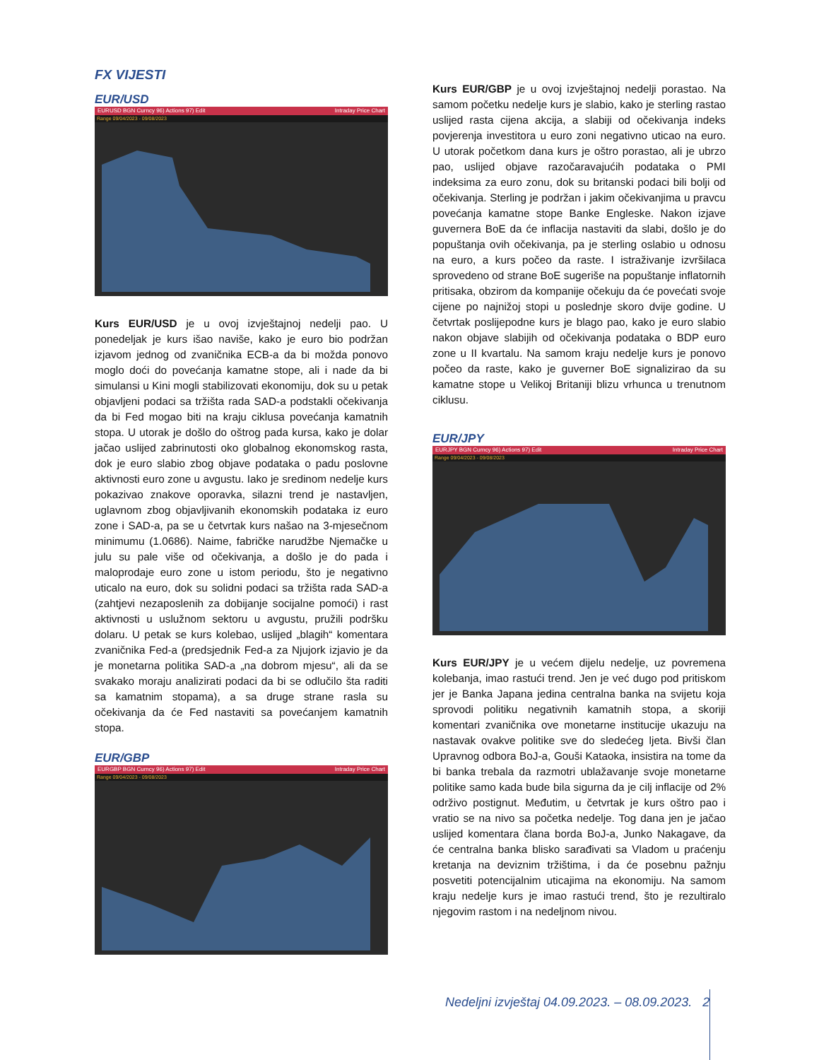FX VIJESTI
EUR/USD
EURUSD BGN Curncy 96) Actions 97) Edit Intraday Price Chart
Range 09/04/2023 - 09/08/2023
Kurs EUR/USD je u ovoj izvještajnoj nedelji pao. U ponedeljak je kurs išao naviše, kako je euro bio podržan izjavom jednog od zvaničnika ECB-a da bi možda ponovo moglo doći do povećanja kamatne stope, ali i nade da bi simulansi u Kini mogli stabilizovati ekonomiju, dok su u petak objavljeni podaci sa tržišta rada SAD-a podstakli očekivanja da bi Fed mogao biti na kraju ciklusa povećanja kamatnih stopa. U utorak je došlo do oštrog pada kursa, kako je dolar jačao uslijed zabrinutosti oko globalnog ekonomskog rasta, dok je euro slabio zbog objave podataka o padu poslovne aktivnosti euro zone u avgustu. Iako je sredinom nedelje kurs pokazivao znakove oporavka, silazni trend je nastavljen, uglavnom zbog objavljivanih ekonomskih podataka iz euro zone i SAD-a, pa se u četvrtak kurs našao na 3-mjesečnom minimumu (1.0686). Naime, fabričke narudžbe Njemačke u julu su pale više od očekivanja, a došlo je do pada i maloprodaje euro zone u istom periodu, što je negativno uticalo na euro, dok su solidni podaci sa tržišta rada SAD-a (zahtjevi nezaposlenih za dobijanje socijalne pomoći) i rast aktivnosti u uslužnom sektoru u avgustu, pružili podršku dolaru. U petak se kurs kolebao, uslijed „blagih“ komentara zvaničnika Fed-a (predsjednik Fed-a za Njujork izjavio je da je monetarna politika SAD-a „na dobrom mjesu“, ali da se svakako moraju analizirati podaci da bi se odlučilo šta raditi sa kamatnim stopama), a sa druge strane rasla su očekivanja da će Fed nastaviti sa povećanjem kamatnih stopa.
EUR/GBP
EURGBP BGN Curncy 96) Actions 97) Edit Intraday Price Chart
Range 09/04/2023 - 09/08/2023
Kurs EUR/GBP je u ovoj izvještajnoj nedelji porastao. Na samom početku nedelje kurs je slabio, kako je sterling rastao uslijed rasta cijena akcija, a slabiji od očekivanja indeks povjerenja investitora u euro zoni negativno uticao na euro. U utorak početkom dana kurs je oštro porastao, ali je ubrzo pao, uslijed objave razočaravajućih podataka o PMI indeksima za euro zonu, dok su britanski podaci bili bolji od očekivanja. Sterling je podržan i jakim očekivanjima u pravcu povećanja kamatne stope Banke Engleske. Nakon izjave guvernera BoE da će inflacija nastaviti da slabi, došlo je do popuštanja ovih očekivanja, pa je sterling oslabio u odnosu na euro, a kurs počeo da raste. I istraživanje izvršilaca sprovedeno od strane BoE sugeriše na popuštanje inflatornih pritisaka, obzirom da kompanije očekuju da će povećati svoje cijene po najnižoj stopi u poslednje skoro dvije godine. U četvrtak poslijepodne kurs je blago pao, kako je euro slabio nakon objave slabijih od očekivanja podataka o BDP euro zone u II kvartalu. Na samom kraju nedelje kurs je ponovo počeo da raste, kako je guverner BoE signalizirao da su kamatne stope u Velikoj Britaniji blizu vrhunca u trenutnom ciklusu.
EUR/JPY
EURJPY BGN Curncy 96) Actions 97) Edit Intraday Price Chart
Range 09/04/2023 - 09/08/2023
Kurs EUR/JPY je u većem dijelu nedelje, uz povremena kolebanja, imao rastući trend. Jen je već dugo pod pritiskom jer je Banka Japana jedina centralna banka na svijetu koja sprovodi politiku negativnih kamatnih stopa, a skoriji komentari zvaničnika ove monetarne institucije ukazuju na nastavak ovakve politike sve do sledećeg ljeta. Bivši član Upravnog odbora BoJ-a, Gouši Kataoka, insistira na tome da bi banka trebala da razmotri ublažavanje svoje monetarne politike samo kada bude bila sigurna da je cilj inflacije od 2% održivo postignut. Međutim, u četvrtak je kurs oštro pao i vratio se na nivo sa početka nedelje. Tog dana jen je jačao uslijed komentara člana borda BoJ-a, Junko Nakagave, da će centralna banka blisko sarađivati sa Vladom u praćenju kretanja na deviznim tržištima, i da će posebnu pažnju posvetiti potencijalnim uticajima na ekonomiju. Na samom kraju nedelje kurs je imao rastući trend, što je rezultiralo njegovim rastom i na nedeljnom nivou.
Nedeljni izvještaj 04.09.2023. – 08.09.2023. 2